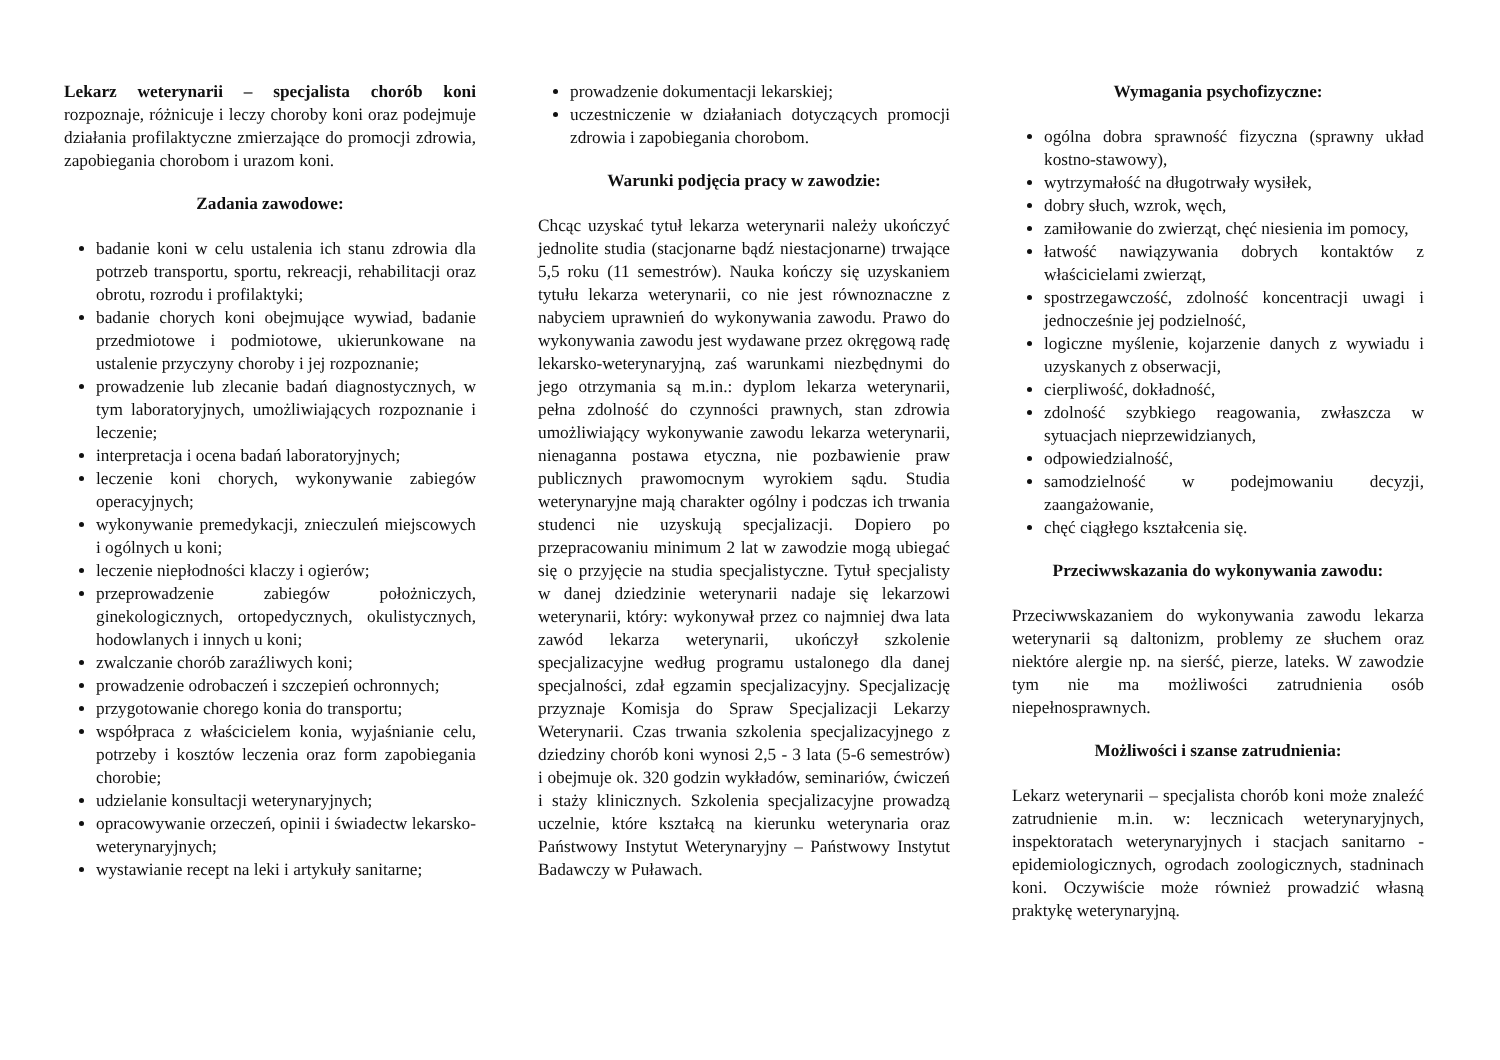Lekarz weterynarii – specjalista chorób koni rozpoznaje, różnicuje i leczy choroby koni oraz podejmuje działania profilaktyczne zmierzające do promocji zdrowia, zapobiegania chorobom i urazom koni.
Zadania zawodowe:
badanie koni w celu ustalenia ich stanu zdrowia dla potrzeb transportu, sportu, rekreacji, rehabilitacji oraz obrotu, rozrodu i profilaktyki;
badanie chorych koni obejmujące wywiad, badanie przedmiotowe i podmiotowe, ukierunkowane na ustalenie przyczyny choroby i jej rozpoznanie;
prowadzenie lub zlecanie badań diagnostycznych, w tym laboratoryjnych, umożliwiających rozpoznanie i leczenie;
interpretacja i ocena badań laboratoryjnych;
leczenie koni chorych, wykonywanie zabiegów operacyjnych;
wykonywanie premedykacji, znieczuleń miejscowych i ogólnych u koni;
leczenie niepłodności klaczy i ogierów;
przeprowadzenie zabiegów położniczych, ginekologicznych, ortopedycznych, okulistycznych, hodowlanych i innych u koni;
zwalczanie chorób zaraźliwych koni;
prowadzenie odrobaczeń i szczepień ochronnych;
przygotowanie chorego konia do transportu;
współpraca z właścicielem konia, wyjaśnianie celu, potrzeby i kosztów leczenia oraz form zapobiegania chorobie;
udzielanie konsultacji weterynaryjnych;
opracowywanie orzeczeń, opinii i świadectw lekarsko-weterynaryjnych;
wystawianie recept na leki i artykuły sanitarne;
prowadzenie dokumentacji lekarskiej;
uczestniczenie w działaniach dotyczących promocji zdrowia i zapobiegania chorobom.
Warunki podjęcia pracy w zawodzie:
Chcąc uzyskać tytuł lekarza weterynarii należy ukończyć jednolite studia (stacjonarne bądź niestacjonarne) trwające 5,5 roku (11 semestrów). Nauka kończy się uzyskaniem tytułu lekarza weterynarii, co nie jest równoznaczne z nabyciem uprawnień do wykonywania zawodu. Prawo do wykonywania zawodu jest wydawane przez okręgową radę lekarsko-weterynaryjną, zaś warunkami niezbędnymi do jego otrzymania są m.in.: dyplom lekarza weterynarii, pełna zdolność do czynności prawnych, stan zdrowia umożliwiający wykonywanie zawodu lekarza weterynarii, nienaganna postawa etyczna, nie pozbawienie praw publicznych prawomocnym wyrokiem sądu. Studia weterynaryjne mają charakter ogólny i podczas ich trwania studenci nie uzyskują specjalizacji. Dopiero po przepracowaniu minimum 2 lat w zawodzie mogą ubiegać się o przyjęcie na studia specjalistyczne. Tytuł specjalisty w danej dziedzinie weterynarii nadaje się lekarzowi weterynarii, który: wykonywał przez co najmniej dwa lata zawód lekarza weterynarii, ukończył szkolenie specjalizacyjne według programu ustalonego dla danej specjalności, zdał egzamin specjalizacyjny. Specjalizację przyznaje Komisja do Spraw Specjalizacji Lekarzy Weterynarii. Czas trwania szkolenia specjalizacyjnego z dziedziny chorób koni wynosi 2,5 - 3 lata (5-6 semestrów) i obejmuje ok. 320 godzin wykładów, seminariów, ćwiczeń i staży klinicznych. Szkolenia specjalizacyjne prowadzą uczelnie, które kształcą na kierunku weterynaria oraz Państwowy Instytut Weterynaryjny – Państwowy Instytut Badawczy w Puławach.
Wymagania psychofizyczne:
ogólna dobra sprawność fizyczna (sprawny układ kostno-stawowy),
wytrzymałość na długotrwały wysiłek,
dobry słuch, wzrok, węch,
zamiłowanie do zwierząt, chęć niesienia im pomocy,
łatwość nawiązywania dobrych kontaktów z właścicielami zwierząt,
spostrzegawczość, zdolność koncentracji uwagi i jednocześnie jej podzielność,
logiczne myślenie, kojarzenie danych z wywiadu i uzyskanych z obserwacji,
cierpliwość, dokładność,
zdolność szybkiego reagowania, zwłaszcza w sytuacjach nieprzewidzianych,
odpowiedzialność,
samodzielność w podejmowaniu decyzji, zaangażowanie,
chęć ciągłego kształcenia się.
Przeciwwskazania do wykonywania zawodu:
Przeciwwskazaniem do wykonywania zawodu lekarza weterynarii są daltonizm, problemy ze słuchem oraz niektóre alergie np. na sierść, pierze, lateks. W zawodzie tym nie ma możliwości zatrudnienia osób niepełnosprawnych.
Możliwości i szanse zatrudnienia:
Lekarz weterynarii – specjalista chorób koni może znaleźć zatrudnienie m.in. w: lecznicach weterynaryjnych, inspektoratach weterynaryjnych i stacjach sanitarno - epidemiologicznych, ogrodach zoologicznych, stadninach koni. Oczywiście może również prowadzić własną praktykę weterynaryjną.